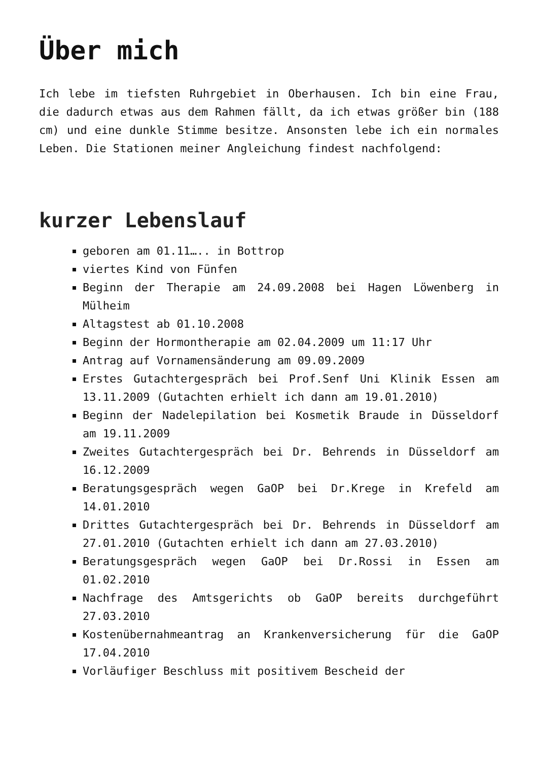Über mich
Ich lebe im tiefsten Ruhrgebiet in Oberhausen. Ich bin eine Frau, die dadurch etwas aus dem Rahmen fällt, da ich etwas größer bin (188 cm) und eine dunkle Stimme besitze. Ansonsten lebe ich ein normales Leben. Die Stationen meiner Angleichung findest nachfolgend:
kurzer Lebenslauf
geboren am 01.11….. in Bottrop
viertes Kind von Fünfen
Beginn der Therapie am 24.09.2008 bei Hagen Löwenberg in Mülheim
Altagstest ab 01.10.2008
Beginn der Hormontherapie am 02.04.2009 um 11:17 Uhr
Antrag auf Vornamensänderung am 09.09.2009
Erstes Gutachtergespräch bei Prof.Senf Uni Klinik Essen am 13.11.2009 (Gutachten erhielt ich dann am 19.01.2010)
Beginn der Nadelepilation bei Kosmetik Braude in Düsseldorf am 19.11.2009
Zweites Gutachtergespräch bei Dr. Behrends in Düsseldorf am 16.12.2009
Beratungsgespräch wegen GaOP bei Dr.Krege in Krefeld am 14.01.2010
Drittes Gutachtergespräch bei Dr. Behrends in Düsseldorf am 27.01.2010 (Gutachten erhielt ich dann am 27.03.2010)
Beratungsgespräch wegen GaOP bei Dr.Rossi in Essen am 01.02.2010
Nachfrage des Amtsgerichts ob GaOP bereits durchgeführt 27.03.2010
Kostenübernahmeantrag an Krankenversicherung für die GaOP 17.04.2010
Vorläufiger Beschluss mit positivem Bescheid der